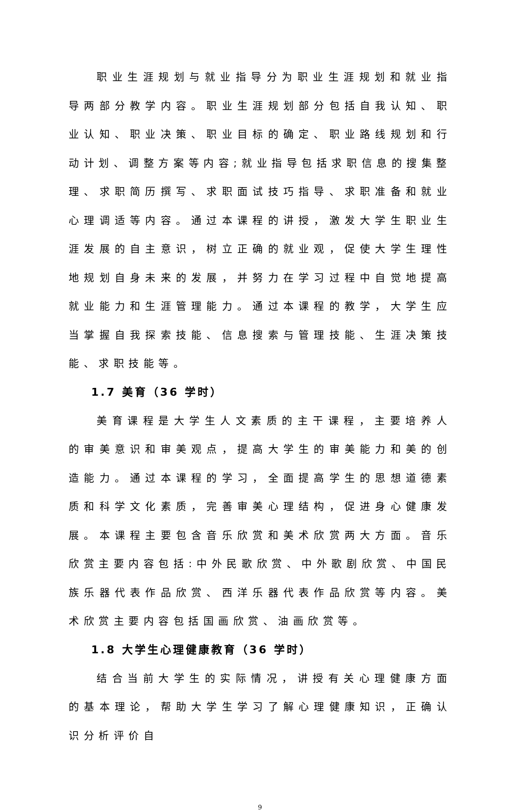职业生涯规划与就业指导分为职业生涯规划和就业指导两部分教学内容。职业生涯规划部分包括自我认知、职业认知、职业决策、职业目标的确定、职业路线规划和行动计划、调整方案等内容;就业指导包括求职信息的搜集整理、求职简历撰写、求职面试技巧指导、求职准备和就业心理调适等内容。通过本课程的讲授，激发大学生职业生涯发展的自主意识，树立正确的就业观，促使大学生理性地规划自身未来的发展，并努力在学习过程中自觉地提高就业能力和生涯管理能力。通过本课程的教学，大学生应当掌握自我探索技能、信息搜索与管理技能、生涯决策技能、求职技能等。
1.7 美育（36 学时）
美育课程是大学生人文素质的主干课程，主要培养人的审美意识和审美观点，提高大学生的审美能力和美的创造能力。通过本课程的学习，全面提高学生的思想道德素质和科学文化素质，完善审美心理结构，促进身心健康发展。本课程主要包含音乐欣赏和美术欣赏两大方面。音乐欣赏主要内容包括:中外民歌欣赏、中外歌剧欣赏、中国民族乐器代表作品欣赏、西洋乐器代表作品欣赏等内容。美术欣赏主要内容包括国画欣赏、油画欣赏等。
1.8 大学生心理健康教育（36 学时）
结合当前大学生的实际情况，讲授有关心理健康方面的基本理论，帮助大学生学习了解心理健康知识，正确认识分析评价自
9